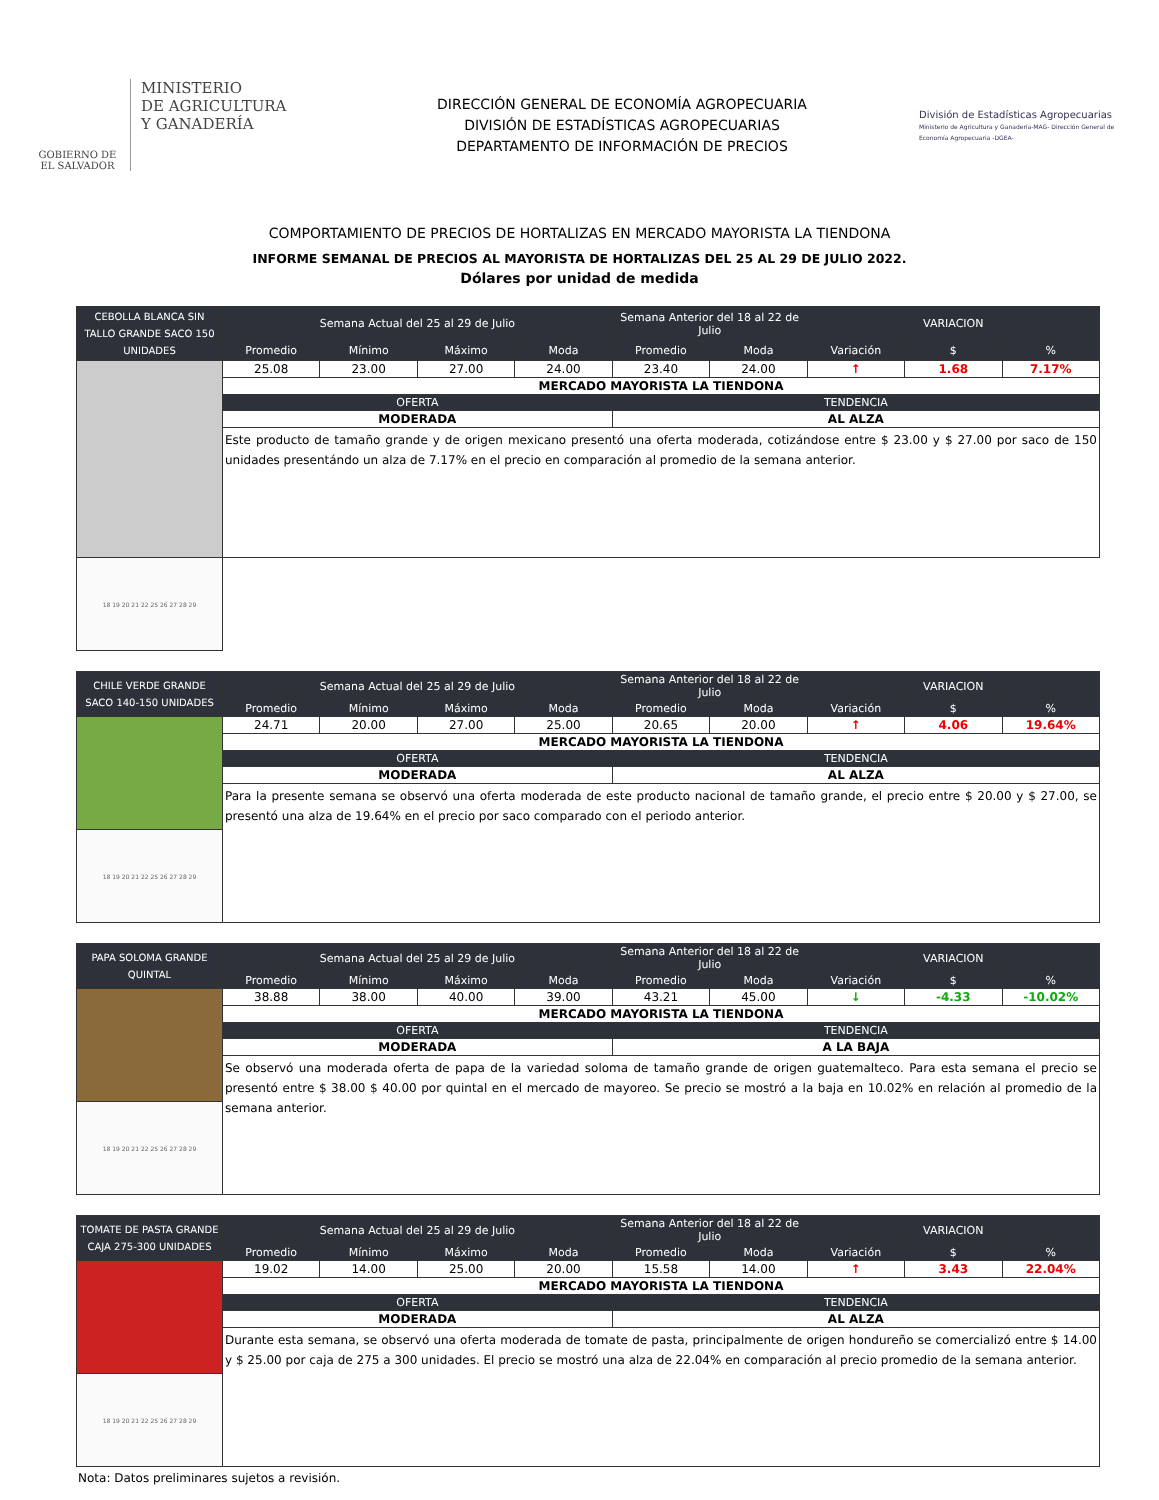GOBIERNO DE EL SALVADOR
MINISTERIO
DE AGRICULTURA
Y GANADERÍA
DIRECCIÓN GENERAL DE ECONOMÍA AGROPECUARIA
DIVISIÓN DE ESTADÍSTICAS AGROPECUARIAS
DEPARTAMENTO DE INFORMACIÓN DE PRECIOS
División de Estadísticas Agropecuarias
Ministerio de Agricultura y Ganadería-MAG- Dirección General de Economía Agropecuaria -DGEA-
COMPORTAMIENTO DE PRECIOS DE HORTALIZAS EN MERCADO MAYORISTA LA TIENDONA
INFORME SEMANAL DE PRECIOS AL MAYORISTA DE HORTALIZAS DEL 25 AL 29 DE JULIO 2022.
Dólares por unidad de medida
| CEBOLLA BLANCA SIN TALLO GRANDE SACO 150 UNIDADES | Semana Actual del 25 al 29 de Julio | | | | Semana Anterior del 18 al 22 de Julio | | VARIACION | | |
| --- | --- | --- | --- | --- | --- | --- | --- | --- | --- |
| | Promedio | Mínimo | Máximo | Moda | Promedio | Moda | Variación | $ | % |
| | 25.08 | 23.00 | 27.00 | 24.00 | 23.40 | 24.00 | ↑ | 1.68 | 7.17% |
| | MERCADO MAYORISTA LA TIENDONA | | | | | | | | |
| | OFERTA | | | | TENDENCIA | | | | |
| | MODERADA | | | | AL ALZA | | | | |
| | Este producto de tamaño grande y de origen mexicano presentó una oferta moderada, cotizándose entre $ 23.00 y $ 27.00 por saco de 150 unidades presentándo un alza de 7.17% en el precio en comparación al promedio de la semana anterior. | | | | | | | | |
| 18 19 20 21 22 25 26 27 28 29 | | | | | | | | | |
| CHILE VERDE GRANDE SACO 140-150 UNIDADES | Semana Actual del 25 al 29 de Julio | | | | Semana Anterior del 18 al 22 de Julio | | VARIACION | | |
| --- | --- | --- | --- | --- | --- | --- | --- | --- | --- |
| | Promedio | Mínimo | Máximo | Moda | Promedio | Moda | Variación | $ | % |
| | 24.71 | 20.00 | 27.00 | 25.00 | 20.65 | 20.00 | ↑ | 4.06 | 19.64% |
| | MERCADO MAYORISTA LA TIENDONA | | | | | | | | |
| | OFERTA | | | | TENDENCIA | | | | |
| | MODERADA | | | | AL ALZA | | | | |
| | Para la presente semana se observó una oferta moderada de este producto nacional de tamaño grande, el precio entre $ 20.00 y $ 27.00, se presentó una alza de 19.64% en el precio por saco comparado con el periodo anterior. | | | | | | | | |
| 18 19 20 21 22 25 26 27 28 29 | | | | | | | | | |
| PAPA SOLOMA GRANDE QUINTAL | Semana Actual del 25 al 29 de Julio | | | | Semana Anterior del 18 al 22 de Julio | | VARIACION | | |
| --- | --- | --- | --- | --- | --- | --- | --- | --- | --- |
| | Promedio | Mínimo | Máximo | Moda | Promedio | Moda | Variación | $ | % |
| | 38.88 | 38.00 | 40.00 | 39.00 | 43.21 | 45.00 | ↓ | -4.33 | -10.02% |
| | MERCADO MAYORISTA LA TIENDONA | | | | | | | | |
| | OFERTA | | | | TENDENCIA | | | | |
| | MODERADA | | | | A LA BAJA | | | | |
| | Se observó una moderada oferta de papa de la variedad soloma de tamaño grande de origen guatemalteco. Para esta semana el precio se presentó entre $ 38.00 $ 40.00 por quintal en el mercado de mayoreo. Se precio se mostró a la baja en 10.02% en relación al promedio de la semana anterior. | | | | | | | | |
| 18 19 20 21 22 25 26 27 28 29 | | | | | | | | | |
| TOMATE DE PASTA GRANDE CAJA 275-300 UNIDADES | Semana Actual del 25 al 29 de Julio | | | | Semana Anterior del 18 al 22 de Julio | | VARIACION | | |
| --- | --- | --- | --- | --- | --- | --- | --- | --- | --- |
| | Promedio | Mínimo | Máximo | Moda | Promedio | Moda | Variación | $ | % |
| | 19.02 | 14.00 | 25.00 | 20.00 | 15.58 | 14.00 | ↑ | 3.43 | 22.04% |
| | MERCADO MAYORISTA LA TIENDONA | | | | | | | | |
| | OFERTA | | | | TENDENCIA | | | | |
| | MODERADA | | | | AL ALZA | | | | |
| | Durante esta semana, se observó una oferta moderada de tomate de pasta, principalmente de origen hondureño se comercializó entre $ 14.00 y $ 25.00 por caja de 275 a 300 unidades. El precio se mostró una alza de 22.04% en comparación al precio promedio de la semana anterior. | | | | | | | | |
| 18 19 20 21 22 25 26 27 28 29 | | | | | | | | | |
Nota: Datos preliminares sujetos a revisión.